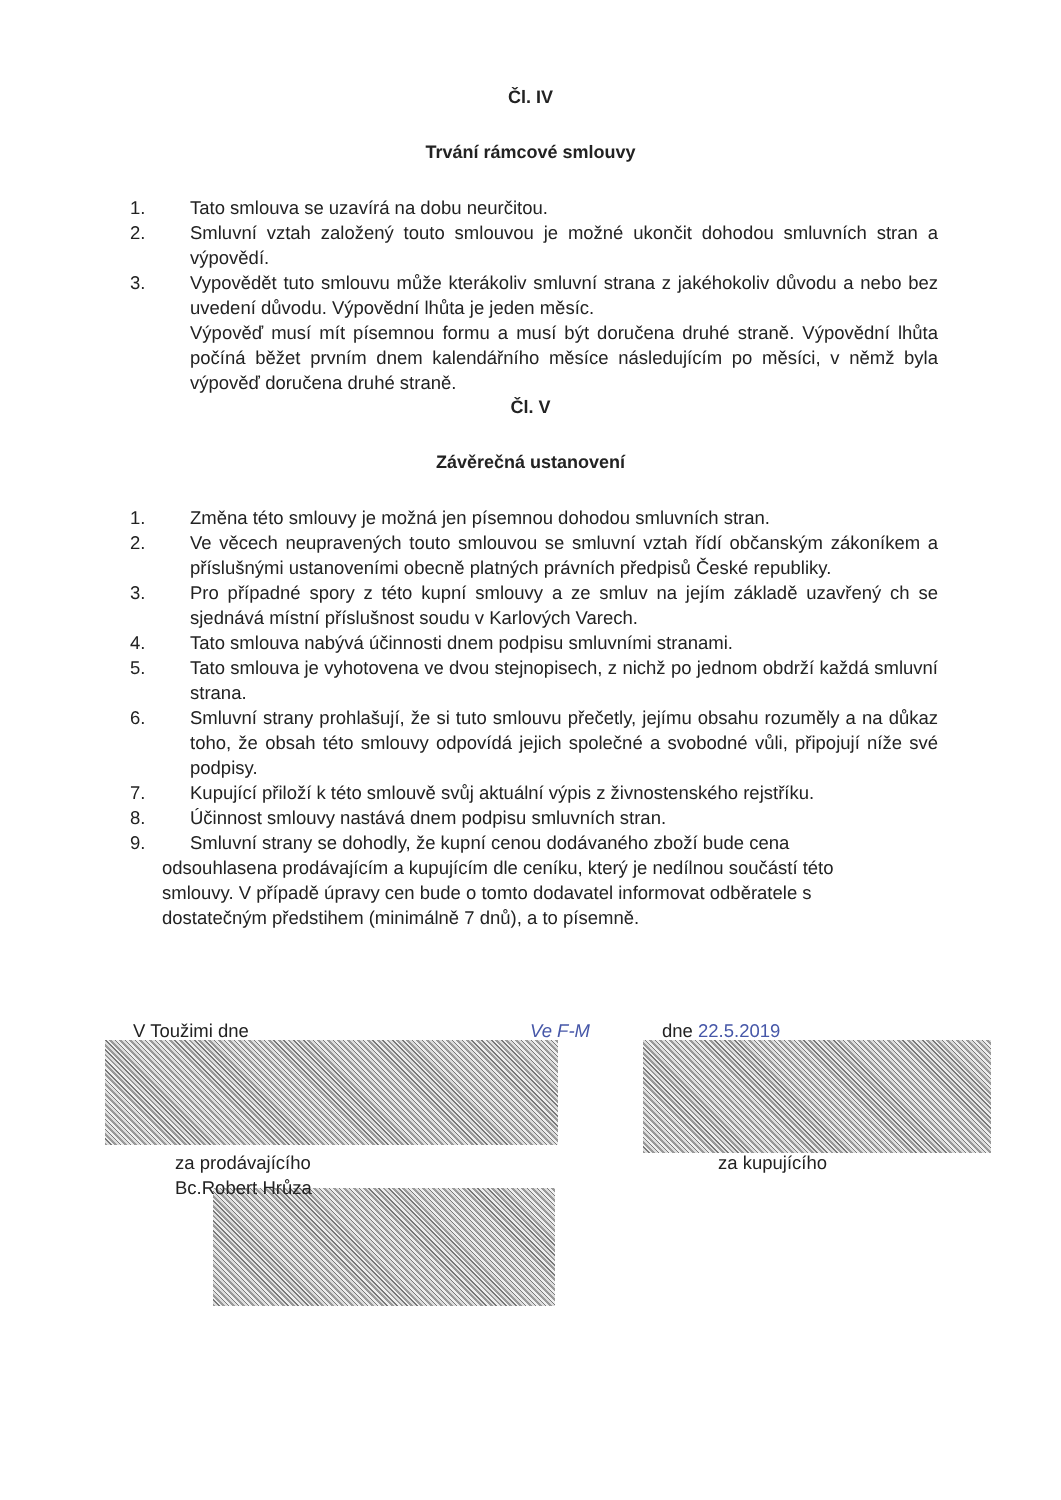Čl. IV
Trvání rámcové smlouvy
1. Tato smlouva se uzavírá na dobu neurčitou.
2. Smluvní vztah založený touto smlouvou je možné ukončit dohodou smluvních stran a výpovědí.
3. Vypovědět tuto smlouvu může kterákoliv smluvní strana z jakéhokoliv důvodu a nebo bez uvedení důvodu. Výpovědní lhůta je jeden měsíc.
Výpověď musí mít písemnou formu a musí být doručena druhé straně. Výpovědní lhůta počíná běžet prvním dnem kalendářního měsíce následujícím po měsíci, v němž byla výpověď doručena druhé straně.
Čl. V
Závěrečná ustanovení
1. Změna této smlouvy je možná jen písemnou dohodou smluvních stran.
2. Ve věcech neupravených touto smlouvou se smluvní vztah řídí občanským zákoníkem a příslušnými ustanoveními obecně platných právních předpisů České republiky.
3. Pro případné spory z této kupní smlouvy a ze smluv na jejím základě uzavřený ch se sjednává místní příslušnost soudu v Karlových Varech.
4. Tato smlouva nabývá účinnosti dnem podpisu smluvními stranami.
5. Tato smlouva je vyhotovena ve dvou stejnopisech, z nichž po jednom obdrží každá smluvní strana.
6. Smluvní strany prohlašují, že si tuto smlouvu přečetly, jejímu obsahu rozuměly a na důkaz toho, že obsah této smlouvy odpovídá jejich společné a svobodné vůli, připojují níže své podpisy.
7. Kupující přiloží k této smlouvě svůj aktuální výpis z živnostenského rejstříku.
8. Účinnost smlouvy nastává dnem podpisu smluvních stran.
9. Smluvní strany se dohodly, že kupní cenou dodávaného zboží bude cena
odsouhlasena prodávajícím a kupujícím dle ceníku, který je nedílnou součástí této smlouvy. V případě úpravy cen bude o tomto dodavatel informovat odběratele s dostatečným předstihem (minimálně 7 dnů), a to písemně.
V Toužimi dne Ve F-M dne 22.5.2019
za prodávajícího
Bc.Robert Hrůza
za kupujícího